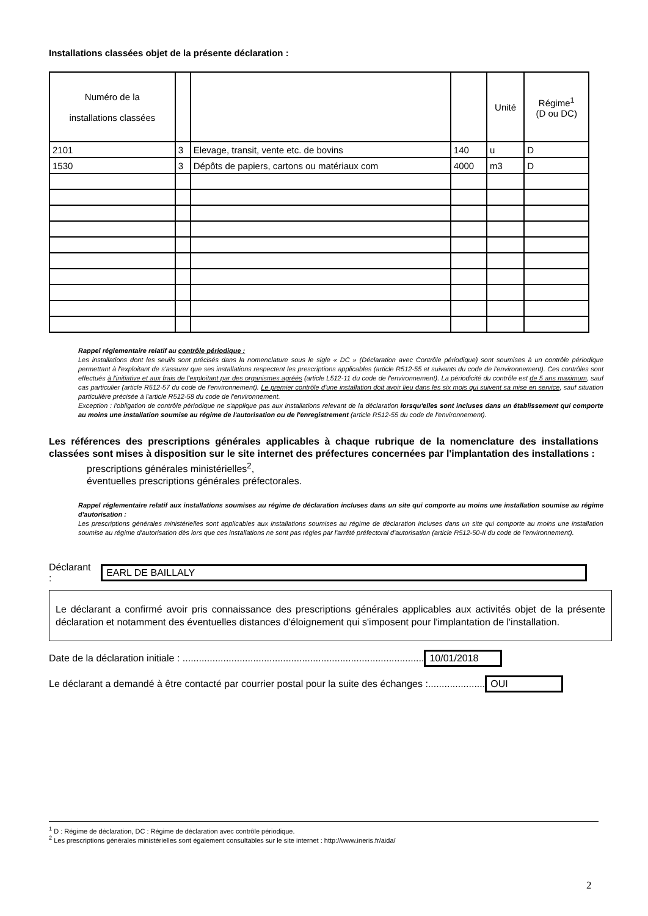Installations classées objet de la présente déclaration :
| Numéro de la installations classées | | | | Unité | Régime<sup>1</sup> (D ou DC) |
| --- | --- | --- | --- | --- | --- |
| 2101 | 3 | Elevage, transit, vente etc. de bovins | 140 | u | D |
| 1530 | 3 | Dépôts de papiers, cartons ou matériaux com | 4000 | m3 | D |
Rappel réglementaire relatif au contrôle périodique :
Les installations dont les seuils sont précisés dans la nomenclature sous le sigle « DC » (Déclaration avec Contrôle périodique) sont soumises à un contrôle périodique permettant à l'exploitant de s'assurer que ses installations respectent les prescriptions applicables (article R512-55 et suivants du code de l'environnement). Ces contrôles sont effectués à l'initiative et aux frais de l'exploitant par des organismes agréés (article L512-11 du code de l'environnement). La périodicité du contrôle est de 5 ans maximum, sauf cas particulier (article R512-57 du code de l'environnement). Le premier contrôle d'une installation doit avoir lieu dans les six mois qui suivent sa mise en service, sauf situation particulière précisée à l'article R512-58 du code de l'environnement.
Exception : l'obligation de contrôle périodique ne s'applique pas aux installations relevant de la déclaration lorsqu'elles sont incluses dans un établissement qui comporte au moins une installation soumise au régime de l'autorisation ou de l'enregistrement (article R512-55 du code de l'environnement).
Les références des prescriptions générales applicables à chaque rubrique de la nomenclature des installations classées sont mises à disposition sur le site internet des préfectures concernées par l'implantation des installations :
prescriptions générales ministérielles<sup>2</sup>,
éventuelles prescriptions générales préfectorales.
Rappel réglementaire relatif aux installations soumises au régime de déclaration incluses dans un site qui comporte au moins une installation soumise au régime d'autorisation :
Les prescriptions générales ministérielles sont applicables aux installations soumises au régime de déclaration incluses dans un site qui comporte au moins une installation soumise au régime d'autorisation dès lors que ces installations ne sont pas régies par l'arrêté préfectoral d'autorisation (article R512-50-II du code de l'environnement).
Déclarant : EARL DE BAILLALY
Le déclarant a confirmé avoir pris connaissance des prescriptions générales applicables aux activités objet de la présente déclaration et notamment des éventuelles distances d'éloignement qui s'imposent pour l'implantation de l'installation.
Date de la déclaration initiale : ......................................................................................... 10/01/2018
Le déclarant a demandé à être contacté par courrier postal pour la suite des échanges :..................... OUI
<sup>1</sup> D : Régime de déclaration, DC : Régime de déclaration avec contrôle périodique.
<sup>2</sup> Les prescriptions générales ministérielles sont également consultables sur le site internet : http://www.ineris.fr/aida/
2